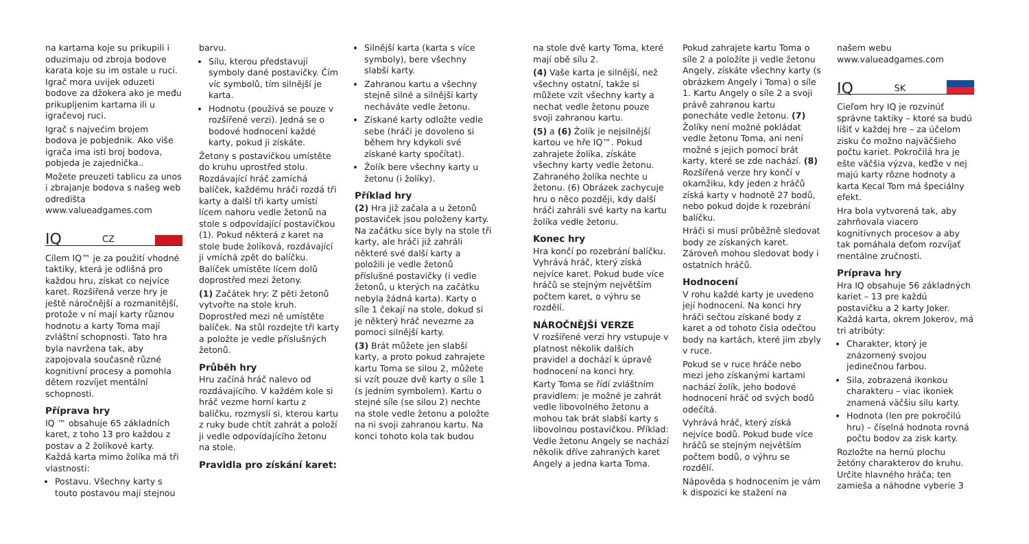na kartama koje su prikupili i oduzimaju od zbroja bodove karata koje su im ostale u ruci. Igrač mora uvijek oduzeti bodove za džokera ako je među prikupljenim kartama ili u igračevoj ruci.
Igrač s najvećim brojem bodova je pobjednik. Ako više igrača ima isti broj bodova, pobjeda je zajednička..
Možete preuzeti tablicu za unos i zbrajanje bodova s našeg web odredišta www.valueadgames.com
IQ CZ
Cílem IQ™ je za použití vhodné taktiky, která je odlišná pro každou hru, získat co nejvíce karet. Rozšířená verze hry je ještě náročnější a rozmanitější, protože v ní mají karty různou hodnotu a karty Toma mají zvláštní schopnosti. Tato hra byla navržena tak, aby zapojovala současně různé kognitivní procesy a pomohla dětem rozvíjet mentální schopnosti.
Příprava hry
IQ ™ obsahuje 65 základních karet, z toho 13 pro každou z postav a 2 žolíkové karty. Každá karta mimo žolíka má tři vlastnosti:
Postavu. Všechny karty s touto postavou mají stejnou
barvu.
Sílu, kterou představují symboly dané postavičky. Čím víc symbolů, tím silnější je karta.
Hodnotu (používá se pouze v rozšířené verzi). Jedná se o bodové hodnocení každé karty, pokud ji získáte.
Žetony s postavičkou umístěte do kruhu uprostřed stolu. Rozdávající hráč zamíchá balíček, každému hráči rozdá tři karty a další tři karty umístí lícem nahoru vedle žetonů na stole s odpovídající postavičkou (1). Pokud některá z karet na stole bude žolíková, rozdávající ji vmíchá zpět do balíčku. Balíček umístěte lícem dolů doprostřed mezi žetony.
(1) Začátek hry: Z pěti žetonů vytvořte na stole kruh. Doprostřed mezi ně umístěte balíček. Na stůl rozdejte tři karty a položte je vedle příslušných žetonů.
Průběh hry
Hru začíná hráč nalevo od rozdávajícího. V každém kole si hráč vezme horní kartu z balíčku, rozmyslí si, kterou kartu z ruky bude chtít zahrát a položí ji vedle odpovídajícího žetonu na stole.
Pravidla pro získání karet:
Silnější karta (karta s více symboly), bere všechny slabší karty.
Zahranou kartu a všechny stejně silné a silnější karty necháváte vedle žetonu.
Získané karty odložte vedle sebe (hráči je dovoleno si během hry kdykoli své získané karty spočítat).
Žolík bere všechny karty u žetonu (i žolíky).
Příklad hry
(2) Hra již začala a u žetonů postaviček jsou položeny karty. Na začátku sice byly na stole tři karty, ale hráči již zahráli některé své další karty a položili je vedle žetonů příslušné postavičky (i vedle žetonů, u kterých na začátku nebyla žádná karta). Karty o síle 1 čekají na stole, dokud si je některý hráč nevezme za pomoci silnější karty.
(3) Brát můžete jen slabší karty, a proto pokud zahrajete kartu Toma se silou 2, můžete si vzít pouze dvě karty o síle 1 (s jedním symbolem). Kartu o stejné síle (se silou 2) nechte na stole vedle žetonu a položte na ni svoji zahranou kartu. Na konci tohoto kola tak budou
na stole dvě karty Toma, které mají obě sílu 2.
(4) Vaše karta je silnější, než všechny ostatní, takže si můžete vzít všechny karty a nechat vedle žetonu pouze svoji zahranou kartu.
(5) a (6) Žolík je nejsilnější kartou ve hře IQ™. Pokud zahrajete žolíka, získáte všechny karty vedle žetonu. Zahraného žolíka nechte u žetonu. (6) Obrázek zachycuje hru o něco později, kdy další hráči zahráli své karty na kartu žolíka vedle žetonu.
Konec hry
Hra končí po rozebrání balíčku. Vyhrává hráč, který získá nejvíce karet. Pokud bude více hráčů se stejným největším počtem karet, o výhru se rozdělí.
NÁROČNĚJŠÍ VERZE
V rozšířené verzi hry vstupuje v platnost několik dalších pravidel a dochází k úpravě hodnocení na konci hry.
Karty Toma se řídí zvláštním pravidlem: je možné je zahrát vedle libovolného žetonu a mohou tak brát slabší karty s libovolnou postavičkou. Příklad: Vedle žetonu Angely se nachází několik dříve zahraných karet Angely a jedna karta Toma.
Pokud zahrajete kartu Toma o síle 2 a položíte ji vedle žetonu Angely, získáte všechny karty (s obrázkem Angely i Toma) o síle 1. Kartu Angely o síle 2 a svoji právě zahranou kartu ponecháte vedle žetonu. (7) Žolíky není možné pokládat vedle žetonu Toma, ani není možné s jejich pomocí brát karty, které se zde nachází. (8) Rozšířená verze hry končí v okamžiku, kdy jeden z hráčů získá karty v hodnotě 27 bodů, nebo pokud dojde k rozebrání balíčku.
Hráči si musí průběžně sledovat body ze získaných karet. Zároveň mohou sledovat body i ostatních hráčů.
Hodnocení
V rohu každé karty je uvedeno její hodnocení. Na konci hry hráči sečtou získané body z karet a od tohoto čísla odečtou body na kartách, které jim zbyly v ruce.
Pokud se v ruce hráče nebo mezi jeho získanými kartami nachází žolík, jeho bodové hodnocení hráč od svých bodů odečítá.
Vyhrává hráč, který získá nejvíce bodů. Pokud bude více hráčů se stejným největším počtem bodů, o výhru se rozdělí.
Nápověda s hodnocením je vám k dispozici ke stažení na
našem webu www.valueadgames.com
IQ SK
Cieľom hry IQ je rozvinúť správne taktiky – ktoré sa budú líšiť v každej hre – za účelom zisku čo možno najväčšieho počtu kariet. Pokročilá hra je ešte väčšia výzva, keďže v nej majú karty rôzne hodnoty a karta Kecal Tom má špeciálny efekt.
Hra bola vytvorená tak, aby zahrňovala viacero kognitívnych procesov a aby tak pomáhala deťom rozvíjať mentálne zručnosti.
Príprava hry
Hra IQ obsahuje 56 základných kariet – 13 pre každú postavičku a 2 karty Joker. Každá karta, okrem Jokerov, má tri atribúty:
Charakter, ktorý je znázornený svojou jedinečnou farbou.
Sila, zobrazená ikonkou charakteru – viac ikoniek znamená väčšiu silu karty.
Hodnota (len pre pokročilú hru) – číselná hodnota rovná počtu bodov za zisk karty.
Rozložte na hernú plochu žetóny charakterov do kruhu. Určite hlavného hráča; ten zamieša a náhodne vyberie 3